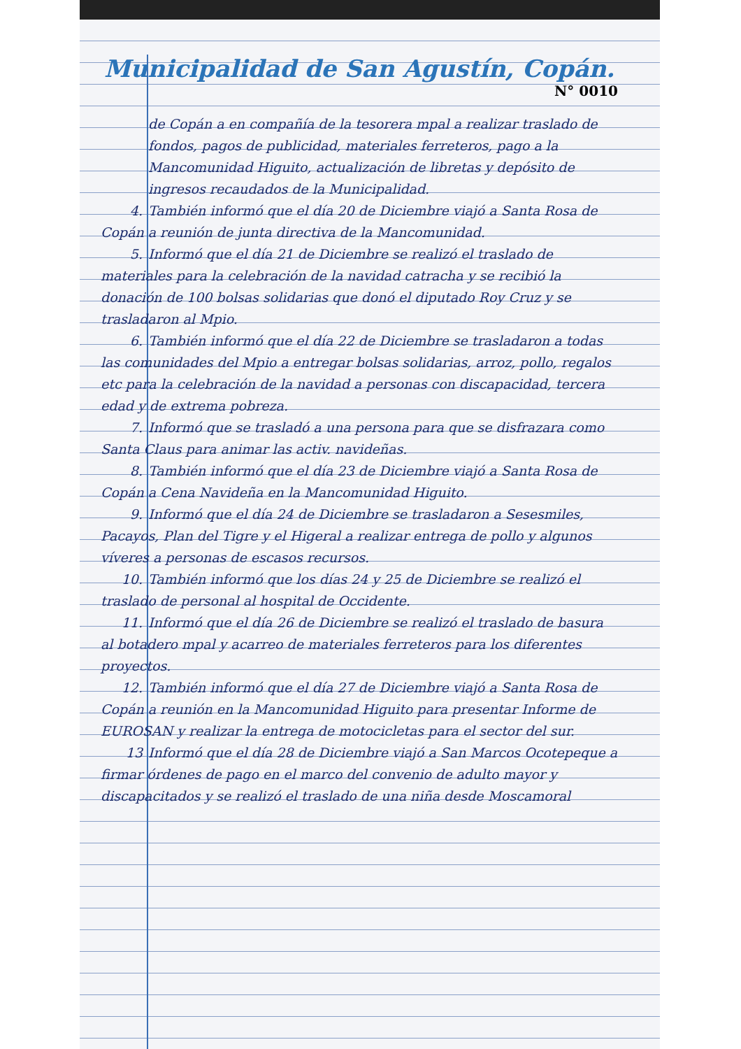Municipalidad de San Agustín, Copán.
N° 0010
de Copán a en compañía de la tesorera mpal a realizar traslado de fondos, pagos de publicidad, materiales ferreteros, pago a la Mancomunidad Higuito, actualización de libretas y depósito de ingresos recaudados de la Municipalidad.
4. También informó que el día 20 de Diciembre viajó a Santa Rosa de Copán a reunión de junta directiva de la Mancomunidad.
5. Informó que el día 21 de Diciembre se realizó el traslado de materiales para la celebración de la navidad catracha y se recibió la donación de 100 bolsas solidarias que donó el diputado Roy Cruz y se trasladaron al Mpio.
6. También informó que el día 22 de Diciembre se trasladaron a todas las comunidades del Mpio a entregar bolsas solidarias, arroz, pollo, regalos etc para la celebración de la navidad a personas con discapacidad, tercera edad y de extrema pobreza.
7. Informó que se trasladó a una persona para que se disfrazara como Santa Claus para animar las activ. navideñas.
8. También informó que el día 23 de Diciembre viajó a Santa Rosa de Copán a Cena Navideña en la Mancomunidad Higuito.
9. Informó que el día 24 de Diciembre se trasladaron a Sesesmiles, Pacayos, Plan del Tigre y el Higeral a realizar entrega de pollo y algunos víveres a personas de escasos recursos.
10. También informó que los días 24 y 25 de Diciembre se realizó el traslado de personal al hospital de Occidente.
11. Informó que el día 26 de Diciembre se realizó el traslado de basura al botadero mpal y acarreo de materiales ferreteros para los diferentes proyectos.
12. También informó que el día 27 de Diciembre viajó a Santa Rosa de Copán a reunión en la Mancomunidad Higuito para presentar Informe de EUROSAN y realizar la entrega de motocicletas para el sector del sur.
13 Informó que el día 28 de Diciembre viajó a San Marcos Ocotepeque a firmar órdenes de pago en el marco del convenio de adulto mayor y discapacitados y se realizó el traslado de una niña desde Moscamoral